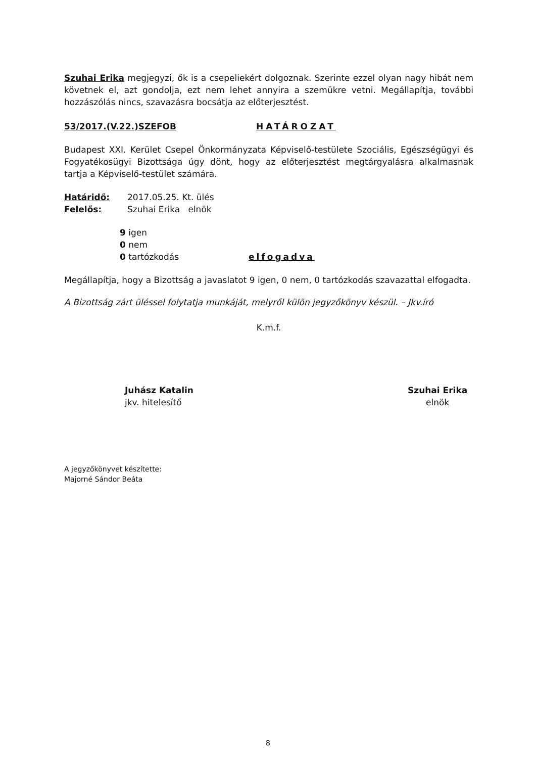Szuhai Erika megjegyzi, ők is a csepeliekért dolgoznak. Szerinte ezzel olyan nagy hibát nem követnek el, azt gondolja, ezt nem lehet annyira a szemükre vetni. Megállapítja, további hozzászólás nincs, szavazásra bocsátja az előterjesztést.
53/2017.(V.22.)SZEFOB HATÁROZAT
Budapest XXI. Kerület Csepel Önkormányzata Képviselő-testülete Szociális, Egészségügyi és Fogyatékosügyi Bizottsága úgy dönt, hogy az előterjesztést megtárgyalásra alkalmasnak tartja a Képviselő-testület számára.
Határidő: 2017.05.25. Kt. ülés
Felelős: Szuhai Erika elnök
9 igen
0 nem
0 tartózkodás elfogadva
Megállapítja, hogy a Bizottság a javaslatot 9 igen, 0 nem, 0 tartózkodás szavazattal elfogadta.
A Bizottság zárt üléssel folytatja munkáját, melyről külön jegyzőkönyv készül. – Jkv.író
K.m.f.
Juhász Katalin
jkv. hitelesítő
Szuhai Erika
elnök
A jegyzőkönyvet készítette:
Majorné Sándor Beáta
8